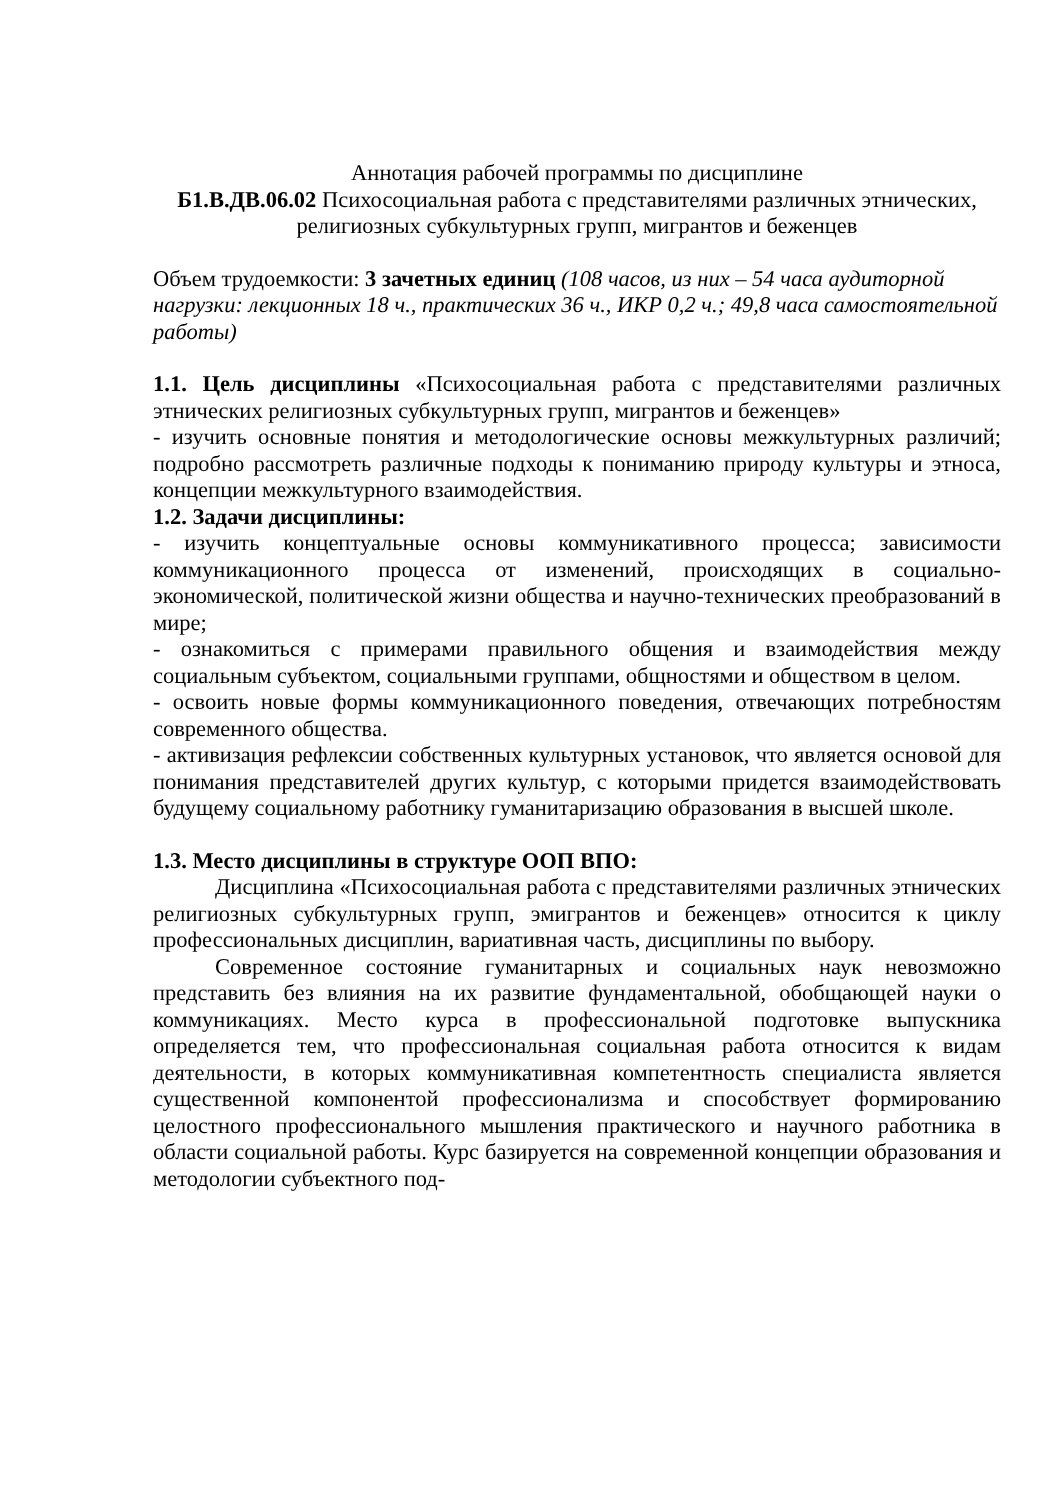Аннотация рабочей программы по дисциплине
Б1.В.ДВ.06.02 Психосоциальная работа с представителями различных этнических, религиозных субкультурных групп, мигрантов и беженцев
Объем трудоемкости: 3 зачетных единиц (108 часов, из них – 54 часа аудиторной нагрузки: лекционных 18 ч., практических 36 ч., ИКР 0,2 ч.; 49,8 часа самостоятельной работы)
1.1. Цель дисциплины «Психосоциальная работа с представителями различных этнических религиозных субкультурных групп, мигрантов и беженцев»
- изучить основные понятия и методологические основы межкультурных различий; подробно рассмотреть различные подходы к пониманию природу культуры и этноса, концепции межкультурного взаимодействия.
1.2. Задачи дисциплины:
- изучить концептуальные основы коммуникативного процесса; зависимости коммуникационного процесса от изменений, происходящих в социально-экономической, политической жизни общества и научно-технических преобразований в мире;
- ознакомиться с примерами правильного общения и взаимодействия между социальным субъектом, социальными группами, общностями и обществом в целом.
- освоить новые формы коммуникационного поведения, отвечающих потребностям современного общества.
- активизация рефлексии собственных культурных установок, что является основой для понимания представителей других культур, с которыми придется взаимодействовать будущему социальному работнику гуманитаризацию образования в высшей школе.
1.3. Место дисциплины в структуре ООП ВПО:
Дисциплина «Психосоциальная работа с представителями различных этнических религиозных субкультурных групп, эмигрантов и беженцев» относится к циклу профессиональных дисциплин, вариативная часть, дисциплины по выбору.
Современное состояние гуманитарных и социальных наук невозможно представить без влияния на их развитие фундаментальной, обобщающей науки о коммуникациях. Место курса в профессиональной подготовке выпускника определяется тем, что профессиональная социальная работа относится к видам деятельности, в которых коммуникативная компетентность специалиста является существенной компонентой профессионализма и способствует формированию целостного профессионального мышления практического и научного работника в области социальной работы. Курс базируется на современной концепции образования и методологии субъектного под-